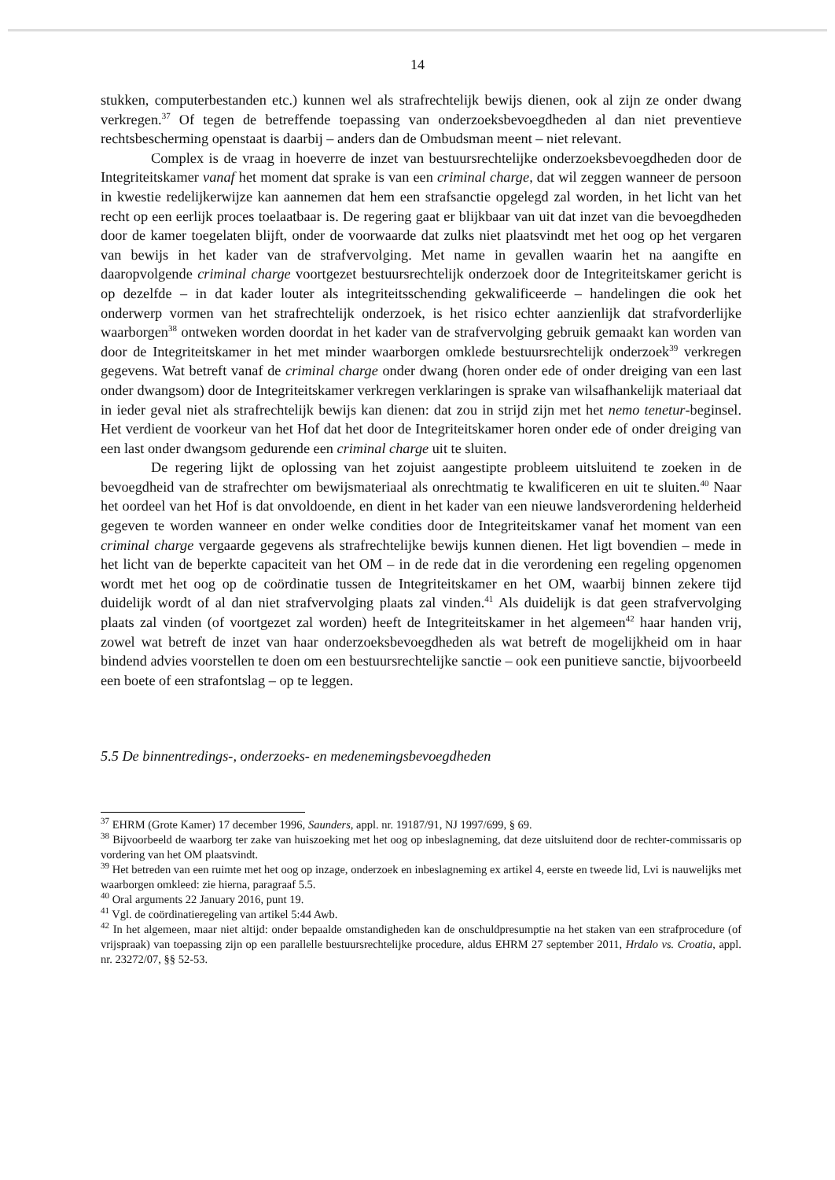14
stukken, computerbestanden etc.) kunnen wel als strafrechtelijk bewijs dienen, ook al zijn ze onder dwang verkregen.<sup>37</sup> Of tegen de betreffende toepassing van onderzoeksbevoegdheden al dan niet preventieve rechtsbescherming openstaat is daarbij – anders dan de Ombudsman meent – niet relevant.
Complex is de vraag in hoeverre de inzet van bestuursrechtelijke onderzoeksbevoegdheden door de Integriteitskamer vanaf het moment dat sprake is van een criminal charge, dat wil zeggen wanneer de persoon in kwestie redelijkerwijze kan aannemen dat hem een strafsanctie opgelegd zal worden, in het licht van het recht op een eerlijk proces toelaatbaar is. De regering gaat er blijkbaar van uit dat inzet van die bevoegdheden door de kamer toegelaten blijft, onder de voorwaarde dat zulks niet plaatsvindt met het oog op het vergaren van bewijs in het kader van de strafvervolging. Met name in gevallen waarin het na aangifte en daaropvolgende criminal charge voortgezet bestuursrechtelijk onderzoek door de Integriteitskamer gericht is op dezelfde – in dat kader louter als integriteitsschending gekwalificeerde – handelingen die ook het onderwerp vormen van het strafrechtelijk onderzoek, is het risico echter aanzienlijk dat strafvorderlijke waarborgen<sup>38</sup> ontweken worden doordat in het kader van de strafvervolging gebruik gemaakt kan worden van door de Integriteitskamer in het met minder waarborgen omklede bestuursrechtelijk onderzoek<sup>39</sup> verkregen gegevens. Wat betreft vanaf de criminal charge onder dwang (horen onder ede of onder dreiging van een last onder dwangsom) door de Integriteitskamer verkregen verklaringen is sprake van wilsafhankelijk materiaal dat in ieder geval niet als strafrechtelijk bewijs kan dienen: dat zou in strijd zijn met het nemo tenetur-beginsel. Het verdient de voorkeur van het Hof dat het door de Integriteitskamer horen onder ede of onder dreiging van een last onder dwangsom gedurende een criminal charge uit te sluiten.
De regering lijkt de oplossing van het zojuist aangestipte probleem uitsluitend te zoeken in de bevoegdheid van de strafrechter om bewijsmateriaal als onrechtmatig te kwalificeren en uit te sluiten.<sup>40</sup> Naar het oordeel van het Hof is dat onvoldoende, en dient in het kader van een nieuwe landsverordening helderheid gegeven te worden wanneer en onder welke condities door de Integriteitskamer vanaf het moment van een criminal charge vergaarde gegevens als strafrechtelijke bewijs kunnen dienen. Het ligt bovendien – mede in het licht van de beperkte capaciteit van het OM – in de rede dat in die verordening een regeling opgenomen wordt met het oog op de coördinatie tussen de Integriteitskamer en het OM, waarbij binnen zekere tijd duidelijk wordt of al dan niet strafvervolging plaats zal vinden.<sup>41</sup> Als duidelijk is dat geen strafvervolging plaats zal vinden (of voortgezet zal worden) heeft de Integriteitskamer in het algemeen<sup>42</sup> haar handen vrij, zowel wat betreft de inzet van haar onderzoeksbevoegdheden als wat betreft de mogelijkheid om in haar bindend advies voorstellen te doen om een bestuursrechtelijke sanctie – ook een punitieve sanctie, bijvoorbeeld een boete of een strafontslag – op te leggen.
5.5 De binnentredings-, onderzoeks- en medenemingsbevoegdheden
<sup>37</sup> EHRM (Grote Kamer) 17 december 1996, Saunders, appl. nr. 19187/91, NJ 1997/699, § 69.
<sup>38</sup> Bijvoorbeeld de waarborg ter zake van huiszoeking met het oog op inbeslagneming, dat deze uitsluitend door de rechter-commissaris op vordering van het OM plaatsvindt.
<sup>39</sup> Het betreden van een ruimte met het oog op inzage, onderzoek en inbeslagneming ex artikel 4, eerste en tweede lid, Lvi is nauwelijks met waarborgen omkleed: zie hierna, paragraaf 5.5.
<sup>40</sup> Oral arguments 22 January 2016, punt 19.
<sup>41</sup> Vgl. de coördinatieregeling van artikel 5:44 Awb.
<sup>42</sup> In het algemeen, maar niet altijd: onder bepaalde omstandigheden kan de onschuldpresumptie na het staken van een strafprocedure (of vrijspraak) van toepassing zijn op een parallelle bestuursrechtelijke procedure, aldus EHRM 27 september 2011, Hrdalo vs. Croatia, appl. nr. 23272/07, §§ 52-53.